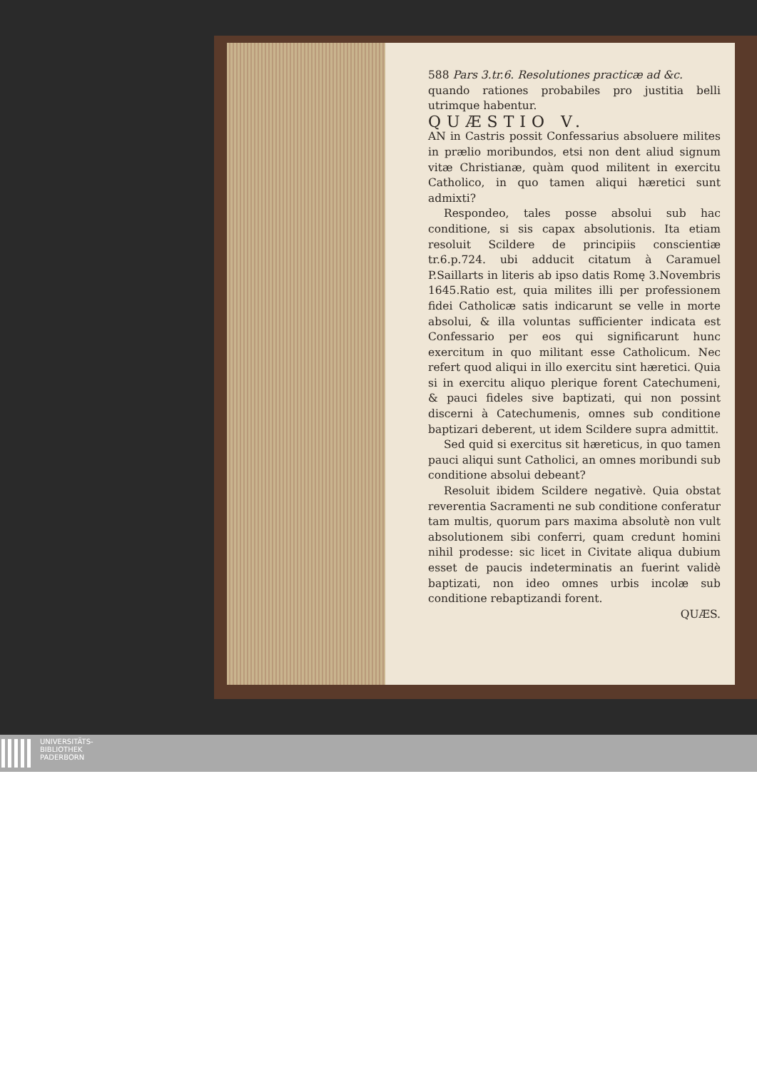588 Pars 3.tr.6. Resolutiones practicæ ad &c.
quando rationes probabiles pro justitia belli utrimque habentur.
QUÆSTIO V.
AN in Castris possit Confessarius absoluere milites in prælio moribundos, etsi non dent aliud signum vitæ Christianæ, quàm quod militent in exercitu Catholico, in quo tamen aliqui hæretici sunt admixti?
Respondeo, tales posse absolui sub hac conditione, si sis capax absolutionis. Ita etiam resoluit Scildere de principiis conscientiæ tr.6.p.724. ubi adducit citatum à Caramuel P.Saillarts in literis ab ipso datis Romę 3.Novembris 1645.Ratio est, quia milites illi per professionem fidei Catholicæ satis indicarunt se velle in morte absolui, & illa voluntas sufficienter indicata est Confessario per eos qui significarunt hunc exercitum in quo militant esse Catholicum. Nec refert quod aliqui in illo exercitu sint hæretici. Quia si in exercitu aliquo plerique forent Catechumeni, & pauci fideles sive baptizati, qui non possint discerni à Catechumenis, omnes sub conditione baptizari deberent, ut idem Scildere supra admittit.
Sed quid si exercitus sit hæreticus, in quo tamen pauci aliqui sunt Catholici, an omnes moribundi sub conditione absolui debeant?
Resoluit ibidem Scildere negativè. Quia obstat reverentia Sacramenti ne sub conditione conferatur tam multis, quorum pars maxima absolutè non vult absolutionem sibi conferri, quam credunt homini nihil prodesse: sic licet in Civitate aliqua dubium esset de paucis indeterminatis an fuerint validè baptizati, non ideo omnes urbis incolæ sub conditione rebaptizandi forent.
QUÆS.
UNIVERSITÄTS-
BIBLIOTHEK
PADERBORN